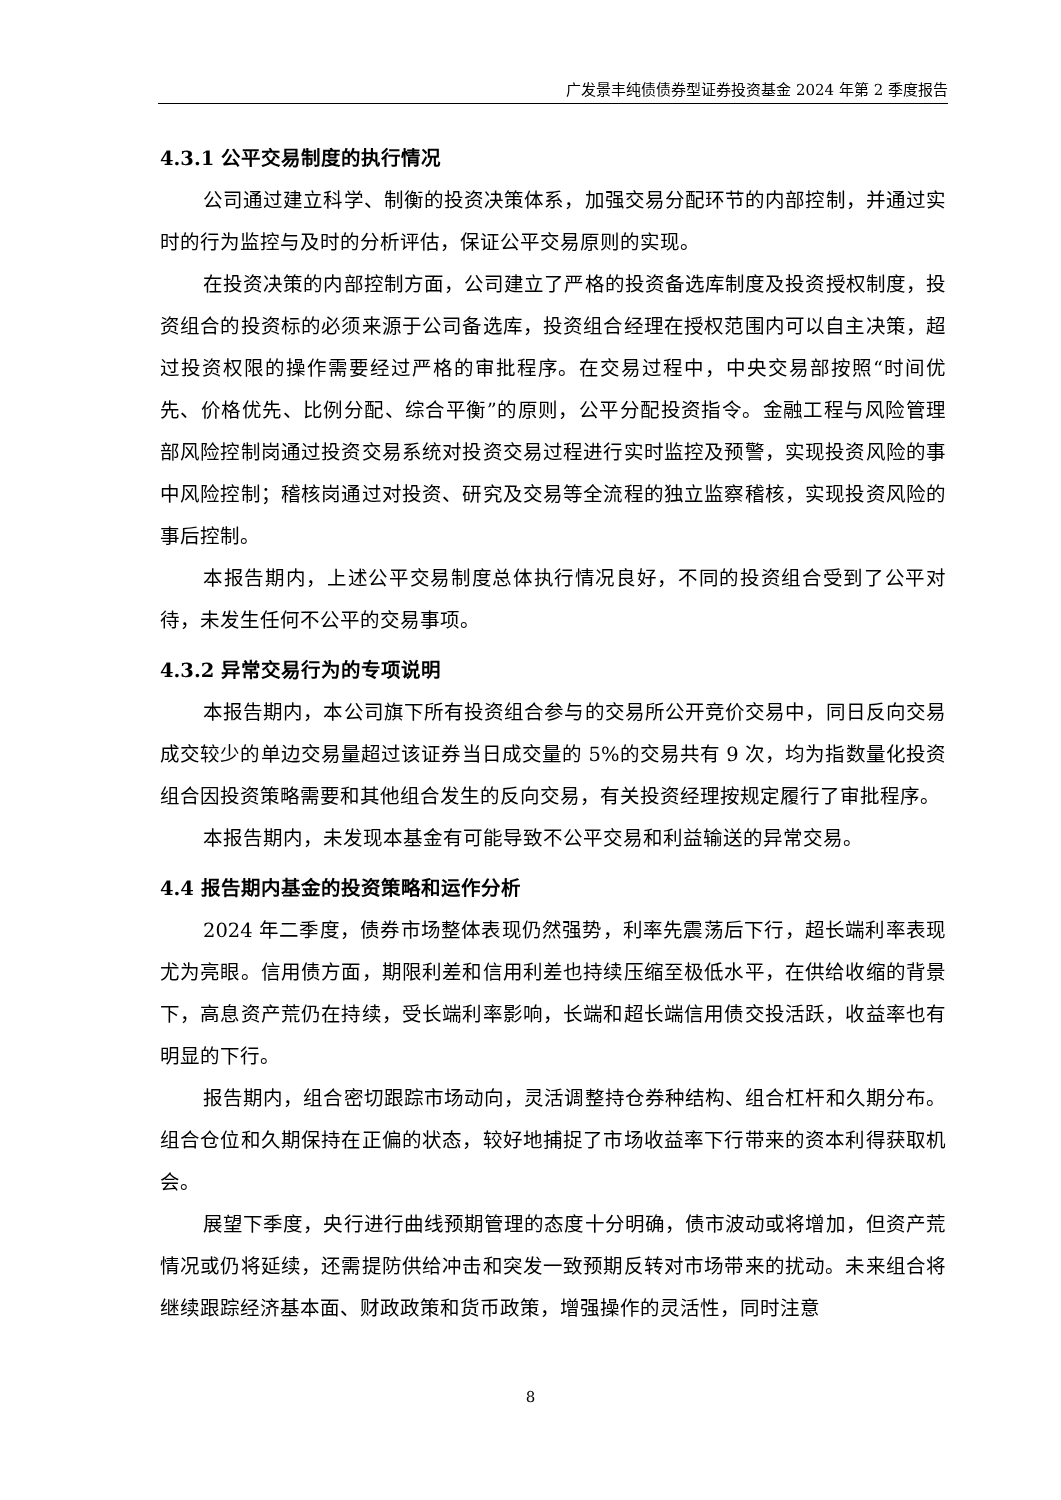广发景丰纯债债券型证券投资基金 2024 年第 2 季度报告
4.3.1 公平交易制度的执行情况
公司通过建立科学、制衡的投资决策体系，加强交易分配环节的内部控制，并通过实时的行为监控与及时的分析评估，保证公平交易原则的实现。
在投资决策的内部控制方面，公司建立了严格的投资备选库制度及投资授权制度，投资组合的投资标的必须来源于公司备选库，投资组合经理在授权范围内可以自主决策，超过投资权限的操作需要经过严格的审批程序。在交易过程中，中央交易部按照“时间优先、价格优先、比例分配、综合平衡”的原则，公平分配投资指令。金融工程与风险管理部风险控制岗通过投资交易系统对投资交易过程进行实时监控及预警，实现投资风险的事中风险控制；稽核岗通过对投资、研究及交易等全流程的独立监察稽核，实现投资风险的事后控制。
本报告期内，上述公平交易制度总体执行情况良好，不同的投资组合受到了公平对待，未发生任何不公平的交易事项。
4.3.2 异常交易行为的专项说明
本报告期内，本公司旗下所有投资组合参与的交易所公开竞价交易中，同日反向交易成交较少的单边交易量超过该证券当日成交量的 5%的交易共有 9 次，均为指数量化投资组合因投资策略需要和其他组合发生的反向交易，有关投资经理按规定履行了审批程序。
本报告期内，未发现本基金有可能导致不公平交易和利益输送的异常交易。
4.4 报告期内基金的投资策略和运作分析
2024 年二季度，债券市场整体表现仍然强势，利率先震荡后下行，超长端利率表现尤为亮眼。信用债方面，期限利差和信用利差也持续压缩至极低水平，在供给收缩的背景下，高息资产荒仍在持续，受长端利率影响，长端和超长端信用债交投活跃，收益率也有明显的下行。
报告期内，组合密切跟踪市场动向，灵活调整持仓券种结构、组合杠杆和久期分布。组合仓位和久期保持在正偏的状态，较好地捕捉了市场收益率下行带来的资本利得获取机会。
展望下季度，央行进行曲线预期管理的态度十分明确，债市波动或将增加，但资产荒情况或仍将延续，还需提防供给冲击和突发一致预期反转对市场带来的扰动。未来组合将继续跟踪经济基本面、财政政策和货币政策，增强操作的灵活性，同时注意
8